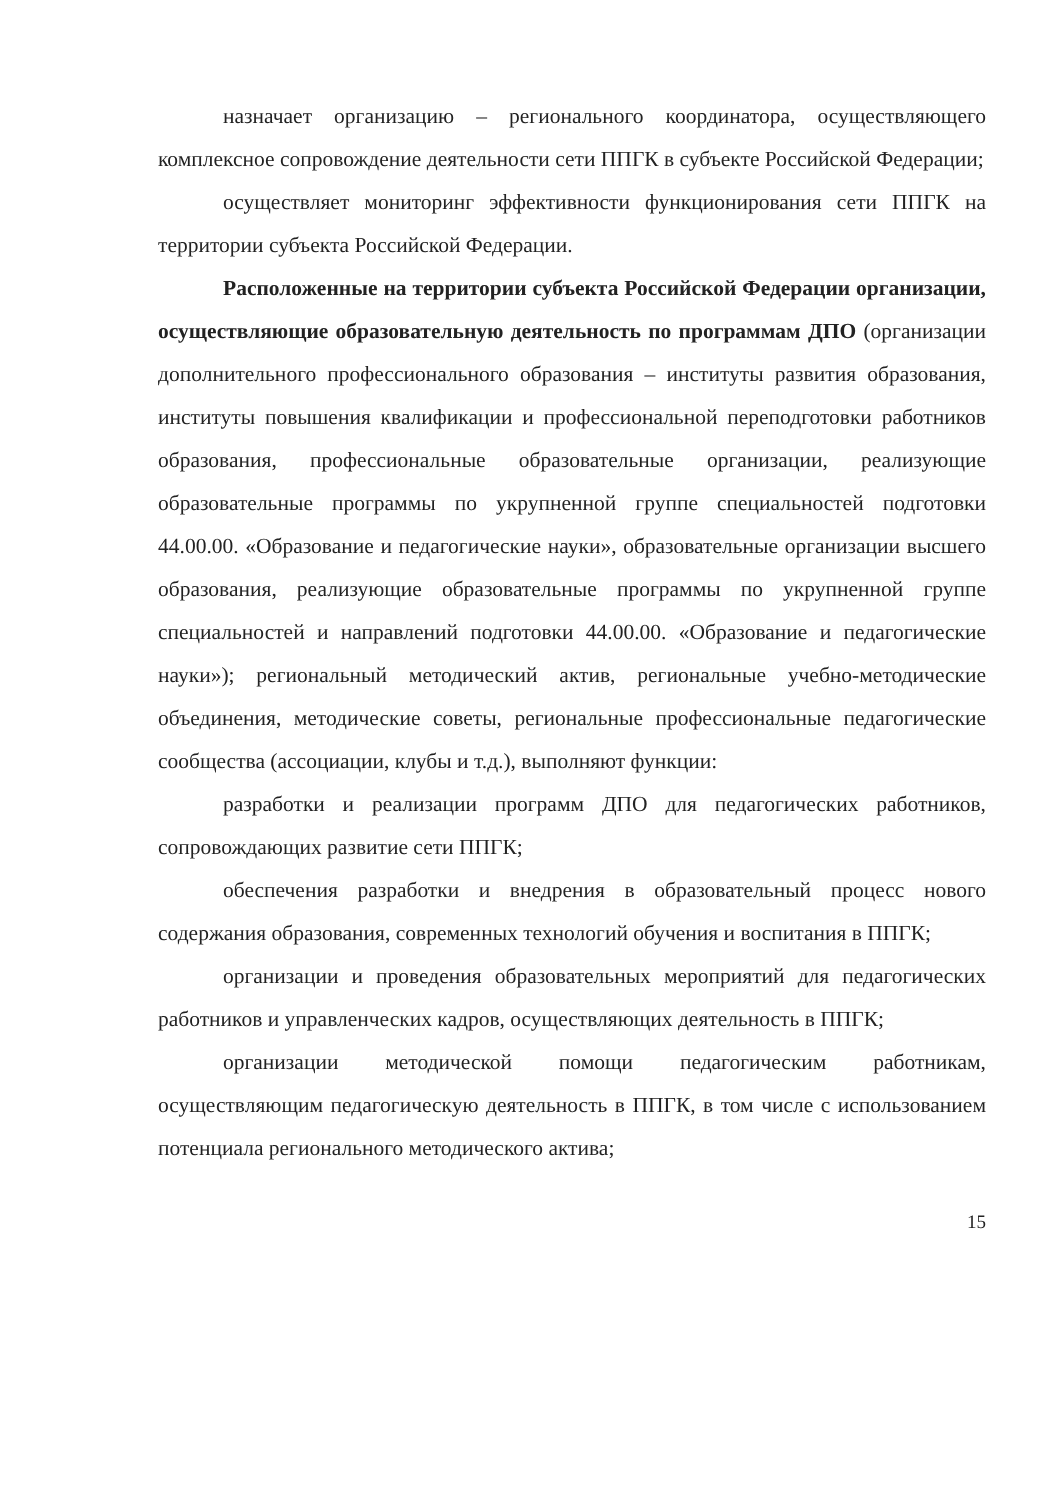назначает организацию – регионального координатора, осуществляющего комплексное сопровождение деятельности сети ППГК в субъекте Российской Федерации;
осуществляет мониторинг эффективности функционирования сети ППГК на территории субъекта Российской Федерации.
Расположенные на территории субъекта Российской Федерации организации, осуществляющие образовательную деятельность по программам ДПО (организации дополнительного профессионального образования – институты развития образования, институты повышения квалификации и профессиональной переподготовки работников образования, профессиональные образовательные организации, реализующие образовательные программы по укрупненной группе специальностей подготовки 44.00.00. «Образование и педагогические науки», образовательные организации высшего образования, реализующие образовательные программы по укрупненной группе специальностей и направлений подготовки 44.00.00. «Образование и педагогические науки»); региональный методический актив, региональные учебно-методические объединения, методические советы, региональные профессиональные педагогические сообщества (ассоциации, клубы и т.д.), выполняют функции:
разработки и реализации программ ДПО для педагогических работников, сопровождающих развитие сети ППГК;
обеспечения разработки и внедрения в образовательный процесс нового содержания образования, современных технологий обучения и воспитания в ППГК;
организации и проведения образовательных мероприятий для педагогических работников и управленческих кадров, осуществляющих деятельность в ППГК;
организации методической помощи педагогическим работникам, осуществляющим педагогическую деятельность в ППГК, в том числе с использованием потенциала регионального методического актива;
15